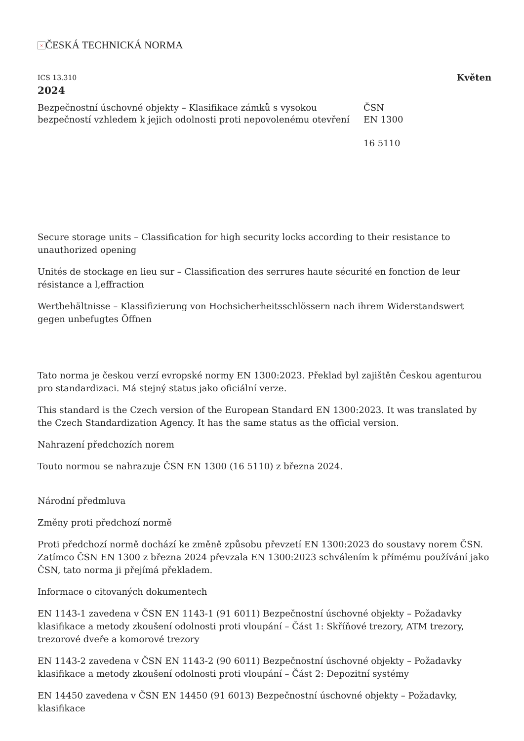× ČESKÁ TECHNICKÁ NORMA
ICS 13.310 Květen
2024
Bezpečnostní úschovné objekty – Klasifikace zámků s vysokou bezpečností vzhledem k jejich odolnosti proti nepovolenému otevření
ČSN
EN 1300
16 5110
Secure storage units – Classification for high security locks according to their resistance to unauthorized opening
Unités de stockage en lieu sur – Classification des serrures haute sécurité en fonction de leur résistance a l,effraction
Wertbehältnisse – Klassifizierung von Hochsicherheitsschlössern nach ihrem Widerstandswert gegen unbefugtes Öffnen
Tato norma je českou verzí evropské normy EN 1300:2023. Překlad byl zajištěn Českou agenturou pro standardizaci. Má stejný status jako oficiální verze.
This standard is the Czech version of the European Standard EN 1300:2023. It was translated by the Czech Standardization Agency. It has the same status as the official version.
Nahrazení předchozích norem
Touto normou se nahrazuje ČSN EN 1300 (16 5110) z března 2024.
Národní předmluva
Změny proti předchozí normě
Proti předchozí normě dochází ke změně způsobu převzetí EN 1300:2023 do soustavy norem ČSN. Zatímco ČSN EN 1300 z března 2024 převzala EN 1300:2023 schválením k přímému používání jako ČSN, tato norma ji přejímá překladem.
Informace o citovaných dokumentech
EN 1143-1 zavedena v ČSN EN 1143-1 (91 6011) Bezpečnostní úschovné objekty – Požadavky klasifikace a metody zkoušení odolnosti proti vloupání – Část 1: Skříňové trezory, ATM trezory, trezorové dveře a komorové trezory
EN 1143-2 zavedena v ČSN EN 1143-2 (90 6011) Bezpečnostní úschovné objekty – Požadavky klasifikace a metody zkoušení odolnosti proti vloupání – Část 2: Depozitní systémy
EN 14450 zavedena v ČSN EN 14450 (91 6013) Bezpečnostní úschovné objekty – Požadavky, klasifikace